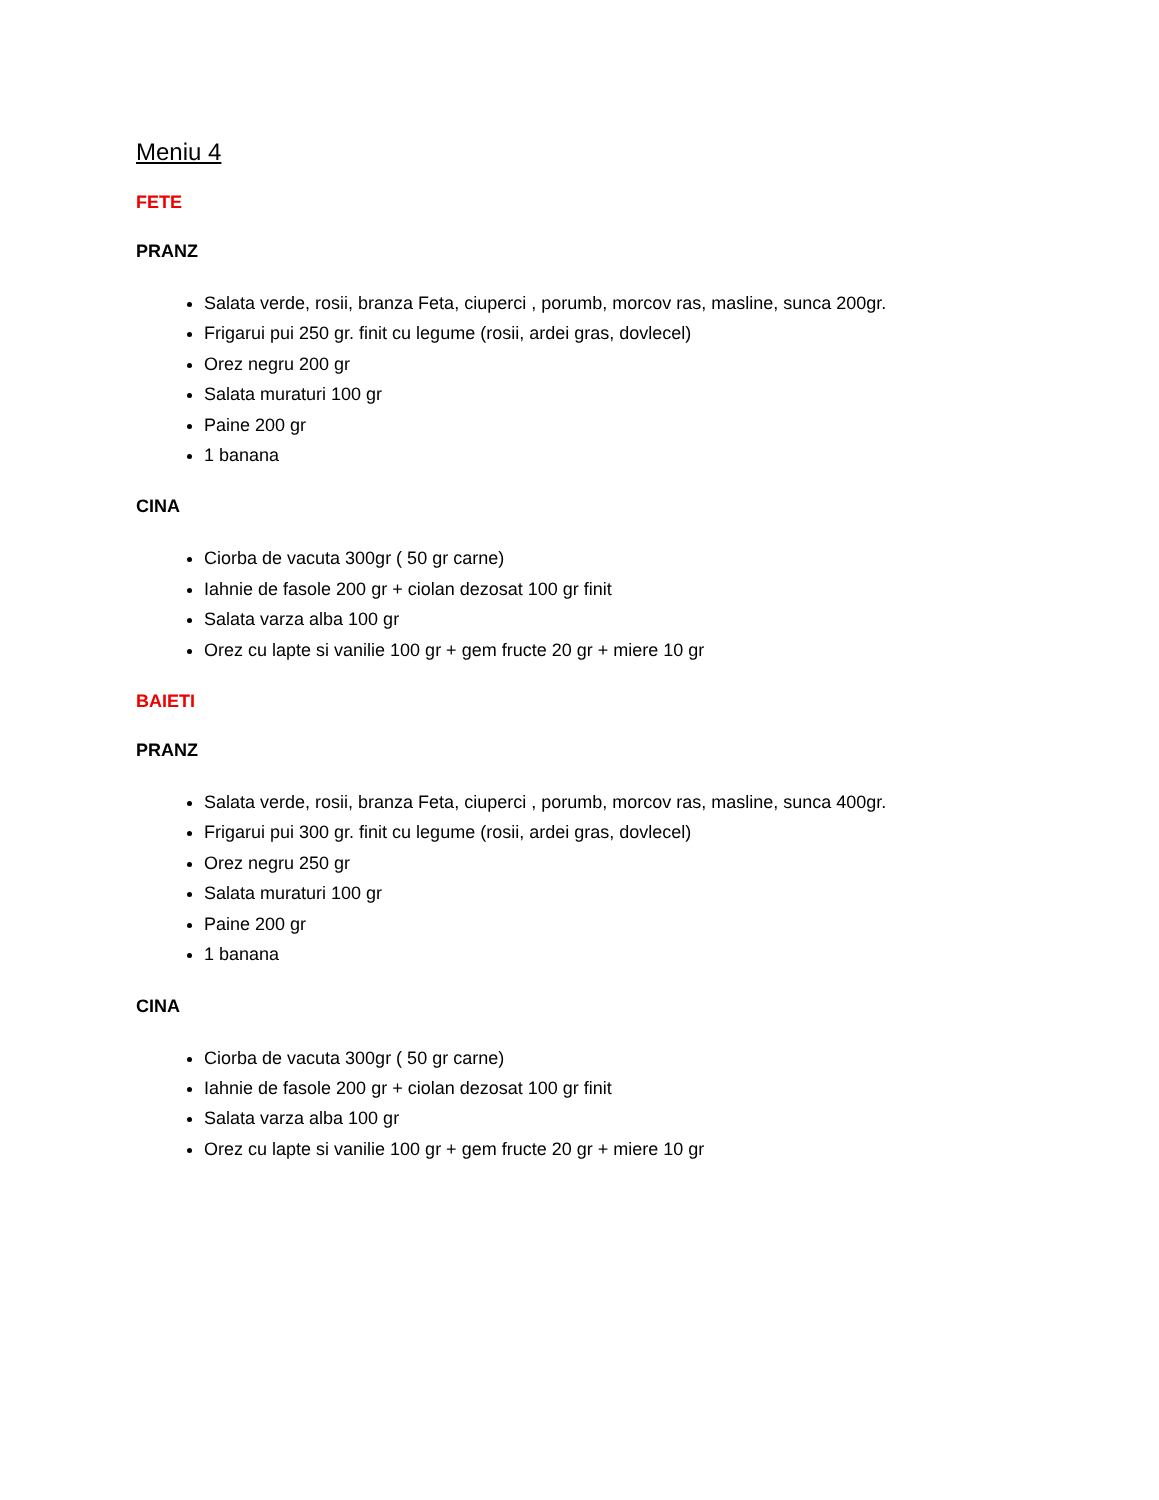Meniu 4
FETE
PRANZ
Salata verde, rosii, branza Feta, ciuperci , porumb, morcov ras, masline, sunca 200gr.
Frigarui pui 250 gr. finit cu legume (rosii, ardei gras, dovlecel)
Orez negru 200 gr
Salata muraturi 100 gr
Paine 200 gr
1 banana
CINA
Ciorba de vacuta 300gr ( 50 gr carne)
Iahnie de fasole 200 gr + ciolan dezosat 100 gr finit
Salata varza alba 100 gr
Orez cu lapte si vanilie 100 gr + gem fructe 20 gr + miere 10 gr
BAIETI
PRANZ
Salata verde, rosii, branza Feta, ciuperci , porumb, morcov ras, masline, sunca 400gr.
Frigarui pui 300 gr. finit cu legume (rosii, ardei gras, dovlecel)
Orez negru 250 gr
Salata muraturi 100 gr
Paine 200 gr
1 banana
CINA
Ciorba de vacuta 300gr ( 50 gr carne)
Iahnie de fasole 200 gr + ciolan dezosat 100 gr finit
Salata varza alba 100 gr
Orez cu lapte si vanilie 100 gr + gem fructe 20 gr + miere 10 gr